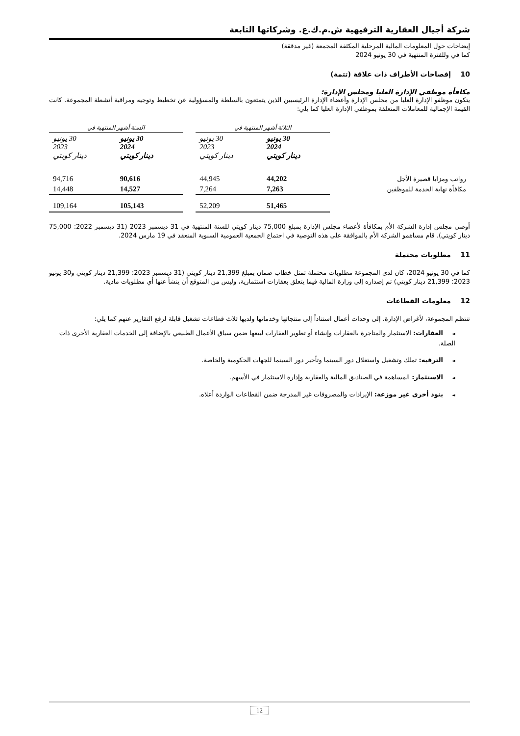شركة أجيال العقارية الترفيهية ش.م.ك.ع. وشركاتها التابعة
إيضاحات حول المعلومات المالية المرحلية المكثفة المجمعة (غير مدققة)
كما في وللفترة المنتهية في 30 يونيو 2024
10 إفصاحات الأطراف ذات علاقة (تتمة)
مكافأة موظفي الإدارة العليا ومجلس الإدارة:
يتكون موظفو الإدارة العليا من مجلس الإدارة وأعضاء الإدارة الرئيسيين الذين يتمتعون بالسلطة والمسؤولية عن تخطيط وتوجيه ومراقبة أنشطة المجموعة. كانت القيمة الإجمالية للمعاملات المتعلقة بموظفي الإدارة العليا كما يلي:
| | الثلاثة أشهر المنتهية في | | | الستة أشهر المنتهية في | |
| | 30 يونيو 2024 دينار كويتي | 30 يونيو 2023 دينار كويتي | | 30 يونيو 2024 دينار كويتي | 30 يونيو 2023 دينار كويتي |
| رواتب ومزايا قصيرة الأجل | 44,202 | 44,945 | | 90,616 | 94,716 |
| مكافأة نهاية الخدمة للموظفين | 7,263 | 7,264 | | 14,527 | 14,448 |
| | 51,465 | 52,209 | | 105,143 | 109,164 |
أوصى مجلس إدارة الشركة الأم بمكافأة لأعضاء مجلس الإدارة بمبلغ 75,000 دينار كويتي للسنة المنتهية في 31 ديسمبر 2023 (31 ديسمبر 2022: 75,000 دينار كويتي). قام مساهمو الشركة الأم بالموافقة على هذه التوصية في اجتماع الجمعية العمومية السنوية المنعقد في 19 مارس 2024.
11 مطلوبات محتملة
كما في 30 يونيو 2024، كان لدى المجموعة مطلوبات محتملة تمثل خطاب ضمان بمبلغ 21,399 دينار كويتي (31 ديسمبر 2023: 21,399 دينار كويتي و30 يونيو 2023: 21,399 دينار كويتي) تم إصداره إلى وزارة المالية فيما يتعلق بعقارات استثمارية، وليس من المتوقع أن ينشأ عنها أي مطلوبات مادية.
12 معلومات القطاعات
تنتظم المجموعة، لأغراض الإدارة، إلى وحدات أعمال استناداً إلى منتجاتها وخدماتها ولديها ثلاث قطاعات تشغيل قابلة لرفع التقارير عنهم كما يلي:
◄العقارات: الاستثمار والمتاجرة بالعقارات وإنشاء أو تطوير العقارات لبيعها ضمن سياق الأعمال الطبيعي بالإضافة إلى الخدمات العقارية الأخرى ذات الصلة.
◄الترفيه: تملك وتشغيل واستغلال دور السينما وتأجير دور السينما للجهات الحكومية والخاصة.
◄الاستثمار: المساهمة في الصناديق المالية والعقارية وإدارة الاستثمار في الأسهم.
◄بنود أخرى غير موزعة: الإيرادات والمصروفات غير المدرجة ضمن القطاعات الواردة أعلاه.
12